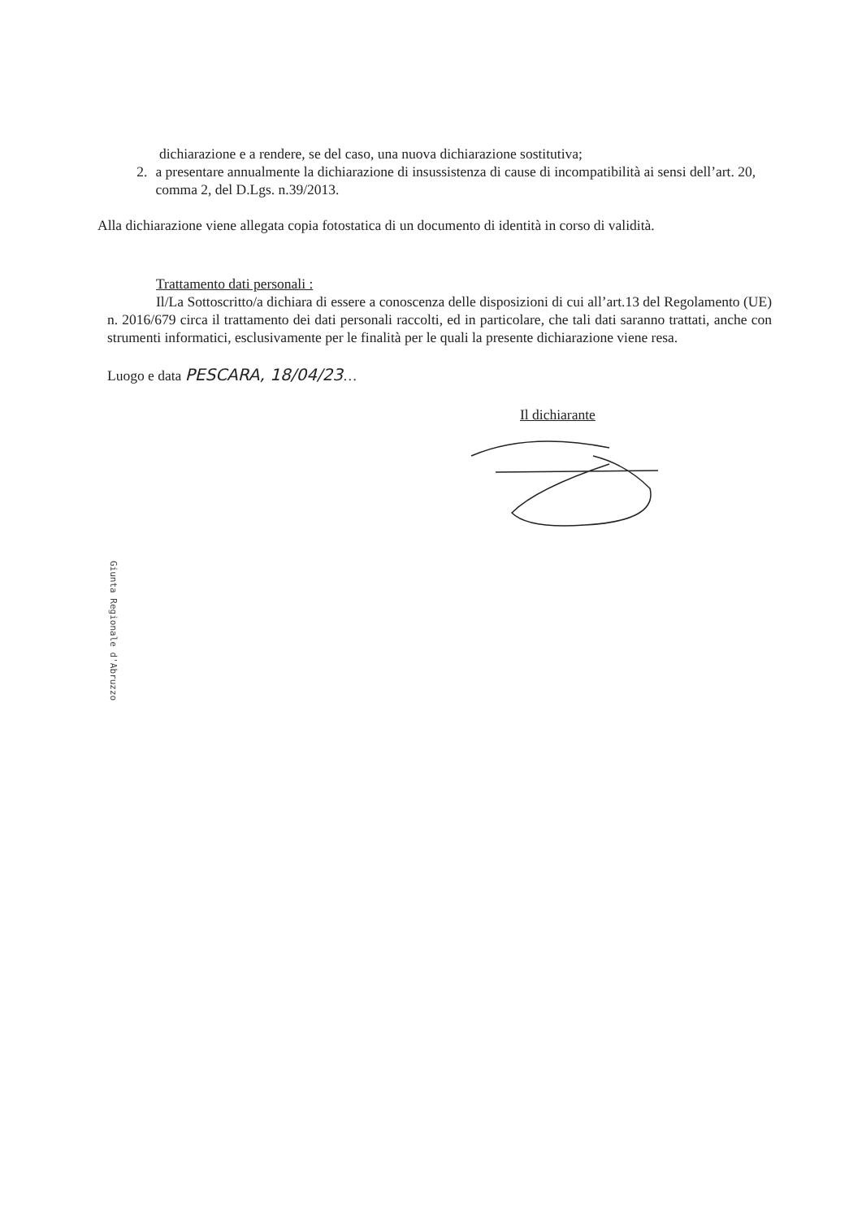dichiarazione e a rendere, se del caso, una nuova dichiarazione sostitutiva;
2. a presentare annualmente la dichiarazione di insussistenza di cause di incompatibilità ai sensi dell’art. 20, comma 2, del D.Lgs. n.39/2013.
Alla dichiarazione viene allegata copia fotostatica di un documento di identità in corso di validità.
Trattamento dati personali :
Il/La Sottoscritto/a dichiara di essere a conoscenza delle disposizioni di cui all’art.13 del Regolamento (UE) n. 2016/679 circa il trattamento dei dati personali raccolti, ed in particolare, che tali dati saranno trattati, anche con strumenti informatici, esclusivamente per le finalità per le quali la presente dichiarazione viene resa.
Luogo e data PESCARA, 18/04/23…
Il dichiarante
Giunta Regionale d'Abruzzo